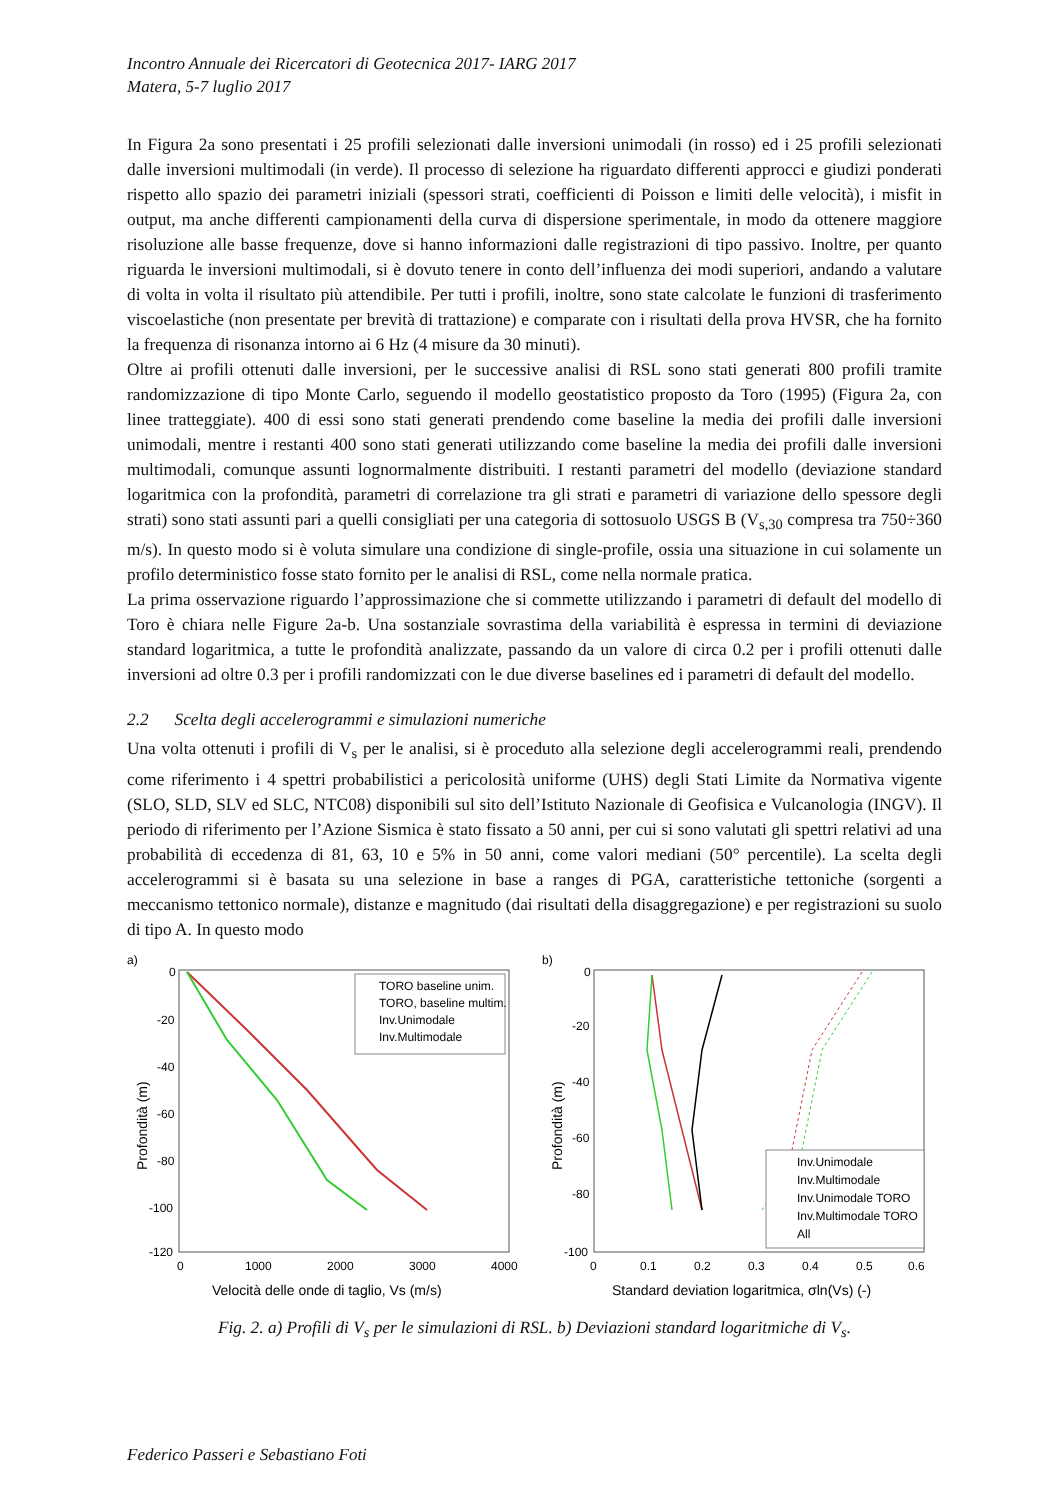Incontro Annuale dei Ricercatori di Geotecnica 2017- IARG 2017
Matera, 5-7 luglio 2017
In Figura 2a sono presentati i 25 profili selezionati dalle inversioni unimodali (in rosso) ed i 25 profili selezionati dalle inversioni multimodali (in verde). Il processo di selezione ha riguardato differenti approcci e giudizi ponderati rispetto allo spazio dei parametri iniziali (spessori strati, coefficienti di Poisson e limiti delle velocità), i misfit in output, ma anche differenti campionamenti della curva di dispersione sperimentale, in modo da ottenere maggiore risoluzione alle basse frequenze, dove si hanno informazioni dalle registrazioni di tipo passivo. Inoltre, per quanto riguarda le inversioni multimodali, si è dovuto tenere in conto dell’influenza dei modi superiori, andando a valutare di volta in volta il risultato più attendibile. Per tutti i profili, inoltre, sono state calcolate le funzioni di trasferimento viscoelastiche (non presentate per brevità di trattazione) e comparate con i risultati della prova HVSR, che ha fornito la frequenza di risonanza intorno ai 6 Hz (4 misure da 30 minuti).
Oltre ai profili ottenuti dalle inversioni, per le successive analisi di RSL sono stati generati 800 profili tramite randomizzazione di tipo Monte Carlo, seguendo il modello geostatistico proposto da Toro (1995) (Figura 2a, con linee tratteggiate). 400 di essi sono stati generati prendendo come baseline la media dei profili dalle inversioni unimodali, mentre i restanti 400 sono stati generati utilizzando come baseline la media dei profili dalle inversioni multimodali, comunque assunti lognormalmente distribuiti. I restanti parametri del modello (deviazione standard logaritmica con la profondità, parametri di correlazione tra gli strati e parametri di variazione dello spessore degli strati) sono stati assunti pari a quelli consigliati per una categoria di sottosuolo USGS B (V<sub>s,30</sub> compresa tra 750÷360 m/s). In questo modo si è voluta simulare una condizione di single-profile, ossia una situazione in cui solamente un profilo deterministico fosse stato fornito per le analisi di RSL, come nella normale pratica.
La prima osservazione riguardo l’approssimazione che si commette utilizzando i parametri di default del modello di Toro è chiara nelle Figure 2a-b. Una sostanziale sovrastima della variabilità è espressa in termini di deviazione standard logaritmica, a tutte le profondità analizzate, passando da un valore di circa 0.2 per i profili ottenuti dalle inversioni ad oltre 0.3 per i profili randomizzati con le due diverse baselines ed i parametri di default del modello.
2.2 Scelta degli accelerogrammi e simulazioni numeriche
Una volta ottenuti i profili di V<sub>s</sub> per le analisi, si è proceduto alla selezione degli accelerogrammi reali, prendendo come riferimento i 4 spettri probabilistici a pericolosità uniforme (UHS) degli Stati Limite da Normativa vigente (SLO, SLD, SLV ed SLC, NTC08) disponibili sul sito dell’Istituto Nazionale di Geofisica e Vulcanologia (INGV). Il periodo di riferimento per l’Azione Sismica è stato fissato a 50 anni, per cui si sono valutati gli spettri relativi ad una probabilità di eccedenza di 81, 63, 10 e 5% in 50 anni, come valori mediani (50° percentile). La scelta degli accelerogrammi si è basata su una selezione in base a ranges di PGA, caratteristiche tettoniche (sorgenti a meccanismo tettonico normale), distanze e magnitudo (dai risultati della disaggregazione) e per registrazioni su suolo di tipo A. In questo modo
a)
0
-20
-40
-60
-80
-100
-120
0
1000
2000
3000
4000
Velocità delle onde di taglio, Vs (m/s)
Profondità (m)
TORO baseline unim.
TORO, baseline multim.
Inv.Unimodale
Inv.Multimodale
b)
0
-20
-40
-60
-80
-100
0
0.1
0.2
0.3
0.4
0.5
0.6
Standard deviation logaritmica, σln(Vs) (-)
Profondità (m)
Inv.Unimodale
Inv.Multimodale
Inv.Unimodale TORO
Inv.Multimodale TORO
All
Fig. 2. a) Profili di V<sub>s</sub> per le simulazioni di RSL. b) Deviazioni standard logaritmiche di V<sub>s</sub>.
Federico Passeri e Sebastiano Foti